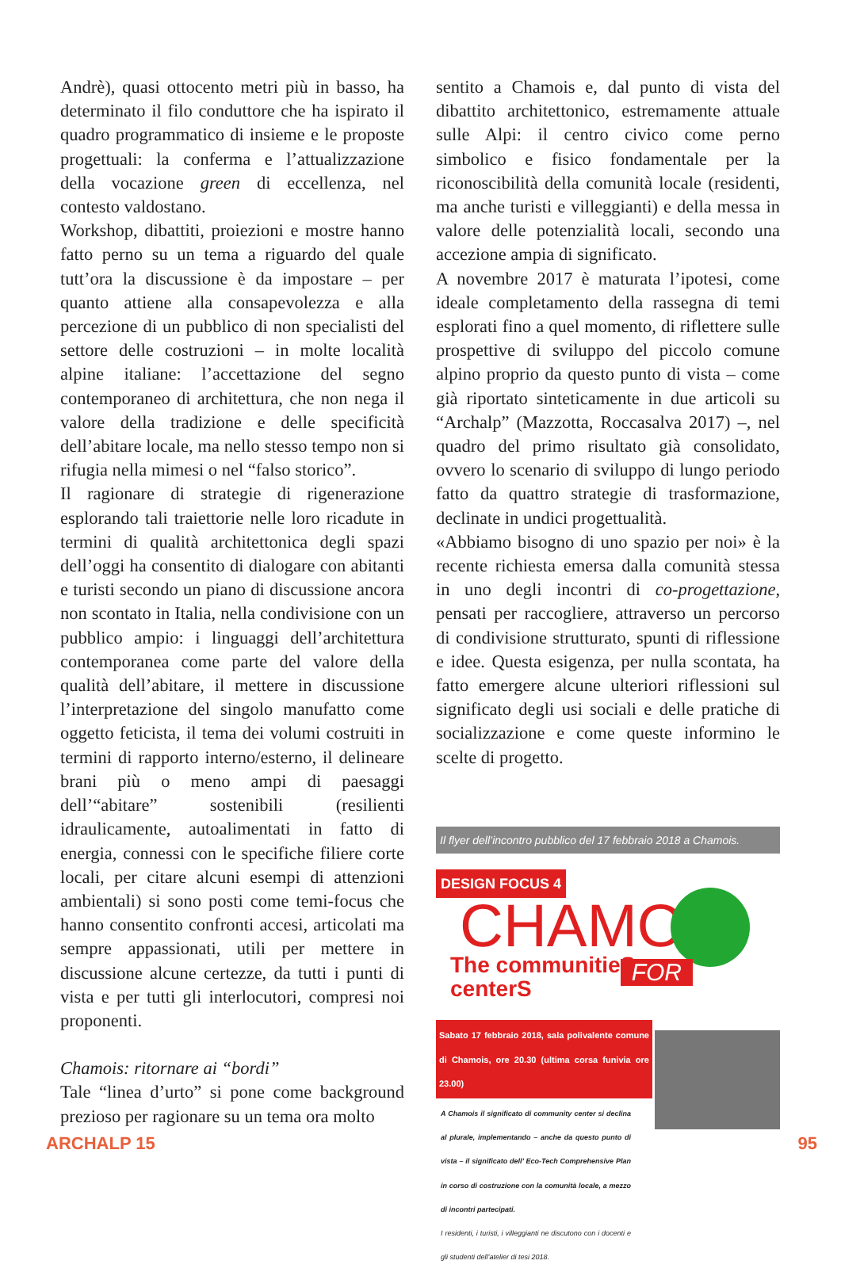Andrè), quasi ottocento metri più in basso, ha determinato il filo conduttore che ha ispirato il quadro programmatico di insieme e le proposte progettuali: la conferma e l’attualizzazione della vocazione green di eccellenza, nel contesto valdostano.
Workshop, dibattiti, proiezioni e mostre hanno fatto perno su un tema a riguardo del quale tutt’ora la discussione è da impostare – per quanto attiene alla consapevolezza e alla percezione di un pubblico di non specialisti del settore delle costruzioni – in molte località alpine italiane: l’accettazione del segno contemporaneo di architettura, che non nega il valore della tradizione e delle specificità dell’abitare locale, ma nello stesso tempo non si rifugia nella mimesi o nel “falso storico”.
Il ragionare di strategie di rigenerazione esplorando tali traiettorie nelle loro ricadute in termini di qualità architettonica degli spazi dell’oggi ha consentito di dialogare con abitanti e turisti secondo un piano di discussione ancora non scontato in Italia, nella condivisione con un pubblico ampio: i linguaggi dell’architettura contemporanea come parte del valore della qualità dell’abitare, il mettere in discussione l’interpretazione del singolo manufatto come oggetto feticista, il tema dei volumi costruiti in termini di rapporto interno/esterno, il delineare brani più o meno ampi di paesaggi dell’“abitare” sostenibili (resilienti idraulicamente, autoalimentati in fatto di energia, connessi con le specifiche filiere corte locali, per citare alcuni esempi di attenzioni ambientali) si sono posti come temi-focus che hanno consentito confronti accesi, articolati ma sempre appassionati, utili per mettere in discussione alcune certezze, da tutti i punti di vista e per tutti gli interlocutori, compresi noi proponenti.
Chamois: ritornare ai “bordi”
Tale “linea d’urto” si pone come background prezioso per ragionare su un tema ora molto
sentito a Chamois e, dal punto di vista del dibattito architettonico, estremamente attuale sulle Alpi: il centro civico come perno simbolico e fisico fondamentale per la riconoscibilità della comunità locale (residenti, ma anche turisti e villeggianti) e della messa in valore delle potenzialità locali, secondo una accezione ampia di significato.
A novembre 2017 è maturata l’ipotesi, come ideale completamento della rassegna di temi esplorati fino a quel momento, di riflettere sulle prospettive di sviluppo del piccolo comune alpino proprio da questo punto di vista – come già riportato sinteticamente in due articoli su “Archalp” (Mazzotta, Roccasalva 2017) –, nel quadro del primo risultato già consolidato, ovvero lo scenario di sviluppo di lungo periodo fatto da quattro strategie di trasformazione, declinate in undici progettualità.
«Abbiamo bisogno di uno spazio per noi» è la recente richiesta emersa dalla comunità stessa in uno degli incontri di co-progettazione, pensati per raccogliere, attraverso un percorso di condivisione strutturato, spunti di riflessione e idee. Questa esigenza, per nulla scontata, ha fatto emergere alcune ulteriori riflessioni sul significato degli usi sociali e delle pratiche di socializzazione e come queste informino le scelte di progetto.
Il flyer dell’incontro pubblico del 17 febbraio 2018 a Chamois.
DESIGN FOCUS 4
CHAMOIS
The communitieS
centerS
FOR
Sabato 17 febbraio 2018, sala polivalente comune di Chamois, ore 20.30 (ultima corsa funivia ore 23.00)
A Chamois il significato di community center si declina al plurale, implementando – anche da questo punto di vista – il significato dell’ Eco-Tech Comprehensive Plan in corso di costruzione con la comunità locale, a mezzo di incontri partecipati.
I residenti, i turisti, i villeggianti ne discutono con i docenti e gli studenti dell’atelier di tesi 2018.
ARCHALP 15 95